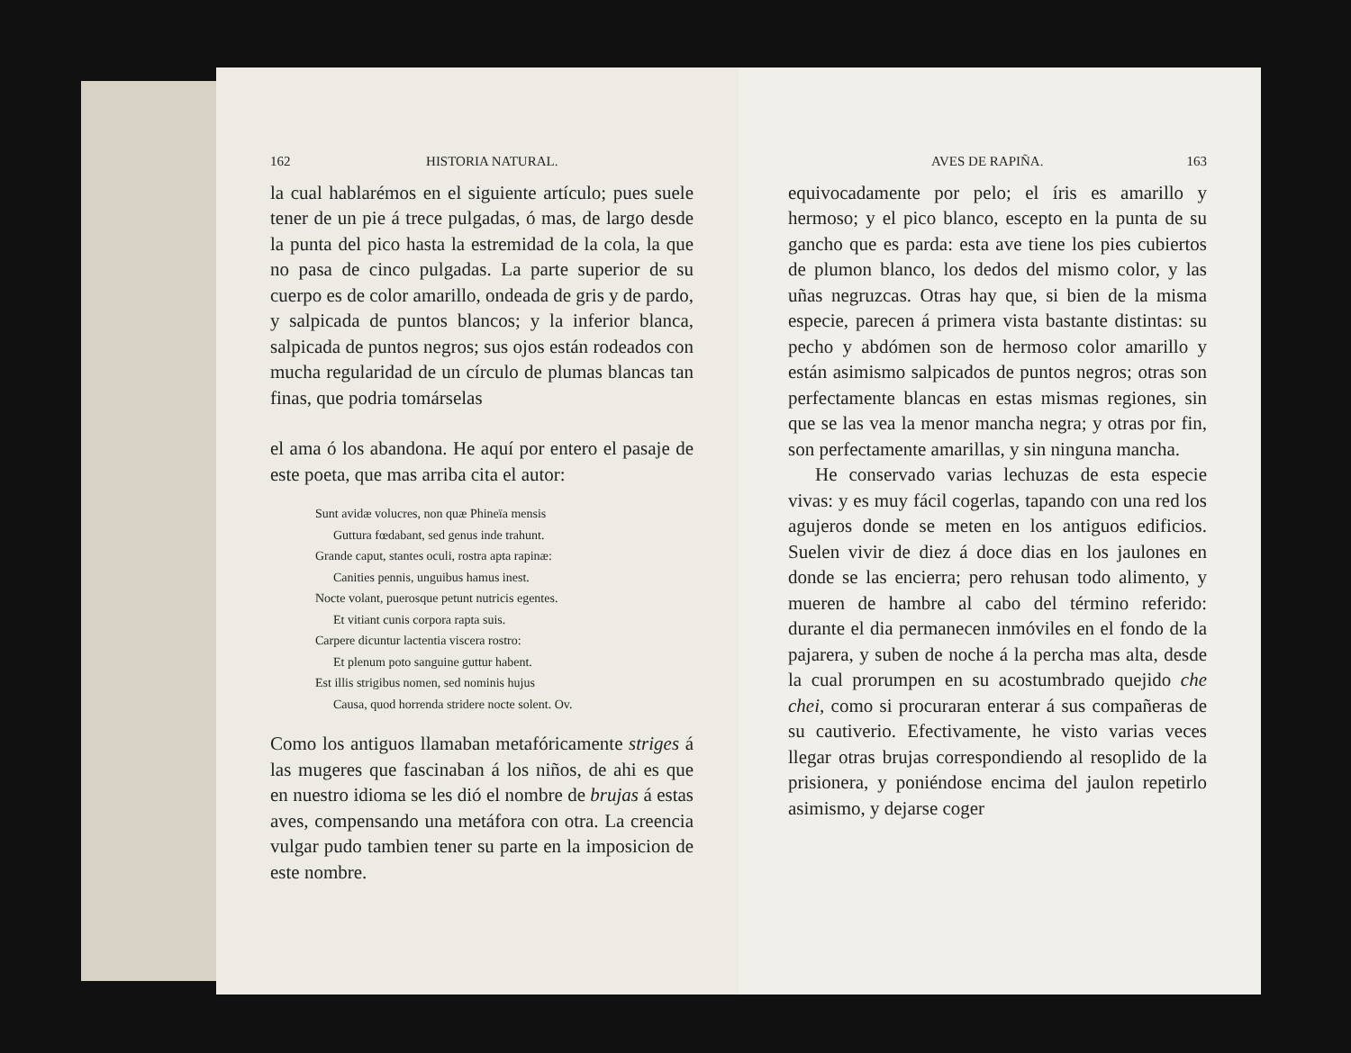162 HISTORIA NATURAL.
la cual hablarémos en el siguiente artículo; pues suele tener de un pie á trece pulgadas, ó mas, de largo desde la punta del pico hasta la estremidad de la cola, la que no pasa de cinco pulgadas. La parte superior de su cuerpo es de color amarillo, ondeada de gris y de pardo, y salpicada de puntos blancos; y la inferior blanca, salpicada de puntos negros; sus ojos están rodeados con mucha regularidad de un círculo de plumas blancas tan finas, que podria tomárselas
el ama ó los abandona. He aquí por entero el pasaje de este poeta, que mas arriba cita el autor:
Sunt avidæ volucres, non quæ Phineïa mensis
Guttura fœdabant, sed genus inde trahunt.
Grande caput, stantes oculi, rostra apta rapinæ:
Canities pennis, unguibus hamus inest.
Nocte volant, puerosque petunt nutricis egentes.
Et vitiant cunis corpora rapta suis.
Carpere dicuntur lactentia viscera rostro:
Et plenum poto sanguine guttur habent.
Est illis strigibus nomen, sed nominis hujus
Causa, quod horrenda stridere nocte solent. Ov.
Como los antiguos llamaban metafóricamente striges á las mugeres que fascinaban á los niños, de ahi es que en nuestro idioma se les dió el nombre de brujas á estas aves, compensando una metáfora con otra. La creencia vulgar pudo tambien tener su parte en la imposicion de este nombre.
AVES DE RAPIÑA. 163
equivocadamente por pelo; el íris es amarillo y hermoso; y el pico blanco, escepto en la punta de su gancho que es parda: esta ave tiene los pies cubiertos de plumon blanco, los dedos del mismo color, y las uñas negruzcas. Otras hay que, si bien de la misma especie, parecen á primera vista bastante distintas: su pecho y abdómen son de hermoso color amarillo y están asimismo salpicados de puntos negros; otras son perfectamente blancas en estas mismas regiones, sin que se las vea la menor mancha negra; y otras por fin, son perfectamente amarillas, y sin ninguna mancha.
He conservado varias lechuzas de esta especie vivas: y es muy fácil cogerlas, tapando con una red los agujeros donde se meten en los antiguos edificios. Suelen vivir de diez á doce dias en los jaulones en donde se las encierra; pero rehusan todo alimento, y mueren de hambre al cabo del término referido: durante el dia permanecen inmóviles en el fondo de la pajarera, y suben de noche á la percha mas alta, desde la cual prorumpen en su acostumbrado quejido che chei, como si procuraran enterar á sus compañeras de su cautiverio. Efectivamente, he visto varias veces llegar otras brujas correspondiendo al resoplido de la prisionera, y poniéndose encima del jaulon repetirlo asimismo, y dejarse coger